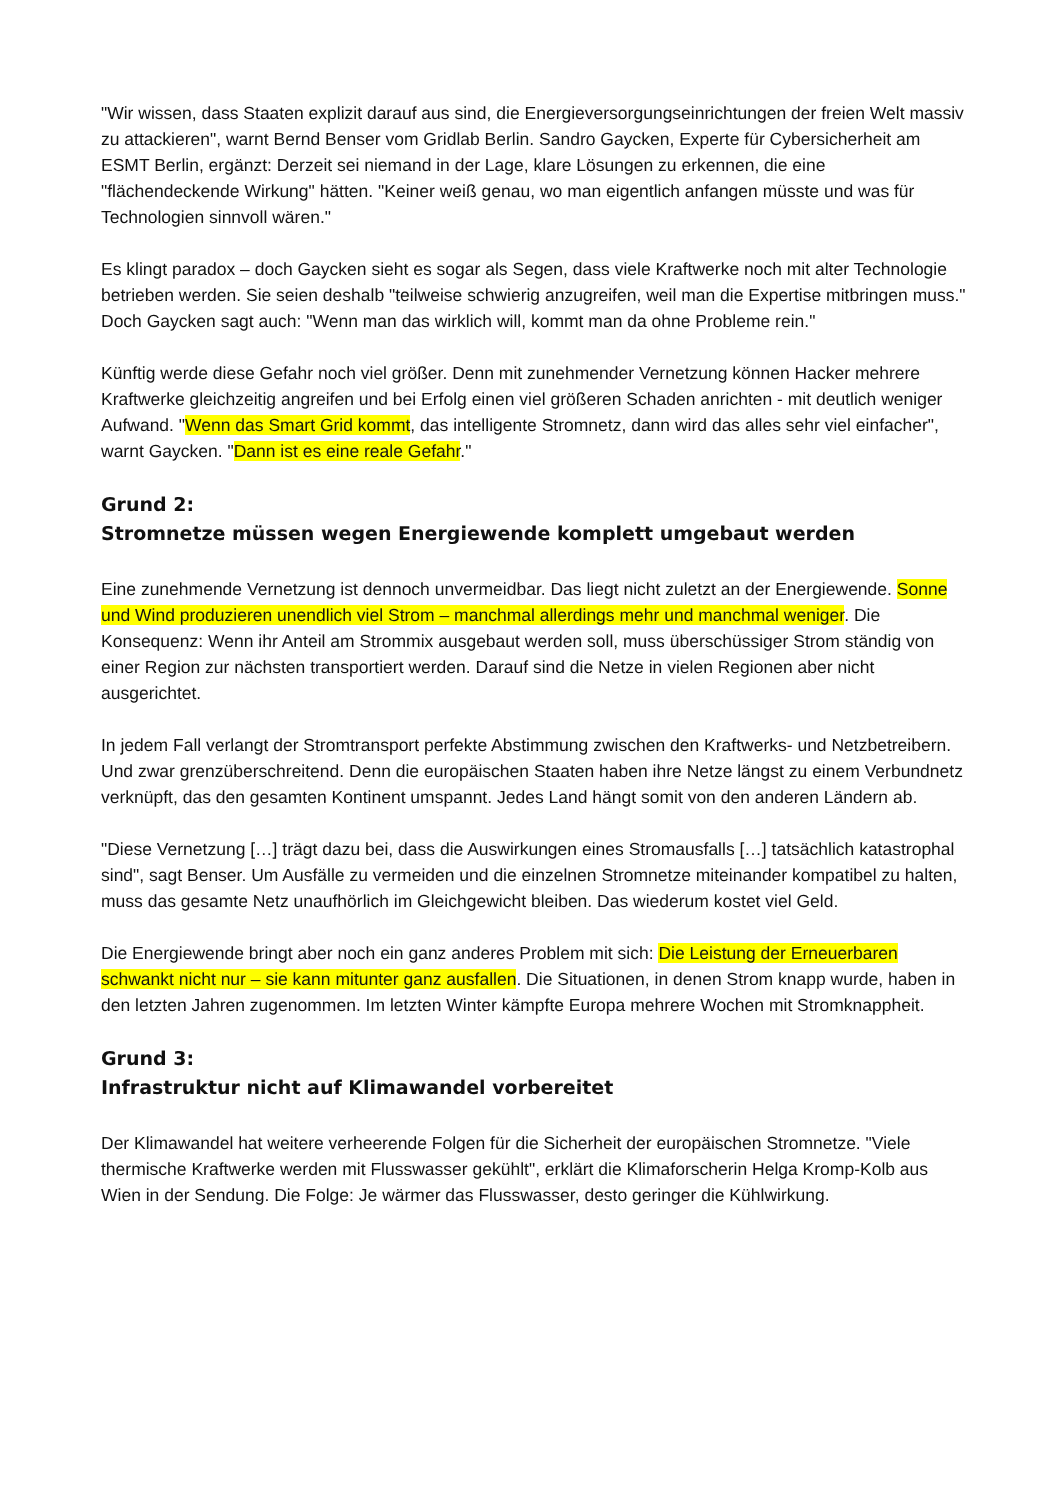"Wir wissen, dass Staaten explizit darauf aus sind, die Energieversorgungseinrichtungen der freien Welt massiv zu attackieren", warnt Bernd Benser vom Gridlab Berlin. Sandro Gaycken, Experte für Cybersicherheit am ESMT Berlin, ergänzt: Derzeit sei niemand in der Lage, klare Lösungen zu erkennen, die eine "flächendeckende Wirkung" hätten. "Keiner weiß genau, wo man eigentlich anfangen müsste und was für Technologien sinnvoll wären."
Es klingt paradox – doch Gaycken sieht es sogar als Segen, dass viele Kraftwerke noch mit alter Technologie betrieben werden. Sie seien deshalb "teilweise schwierig anzugreifen, weil man die Expertise mitbringen muss." Doch Gaycken sagt auch: "Wenn man das wirklich will, kommt man da ohne Probleme rein."
Künftig werde diese Gefahr noch viel größer. Denn mit zunehmender Vernetzung können Hacker mehrere Kraftwerke gleichzeitig angreifen und bei Erfolg einen viel größeren Schaden anrichten - mit deutlich weniger Aufwand. "Wenn das Smart Grid kommt, das intelligente Stromnetz, dann wird das alles sehr viel einfacher", warnt Gaycken. "Dann ist es eine reale Gefahr."
Grund 2:
Stromnetze müssen wegen Energiewende komplett umgebaut werden
Eine zunehmende Vernetzung ist dennoch unvermeidbar. Das liegt nicht zuletzt an der Energiewende. Sonne und Wind produzieren unendlich viel Strom – manchmal allerdings mehr und manchmal weniger. Die Konsequenz: Wenn ihr Anteil am Strommix ausgebaut werden soll, muss überschüssiger Strom ständig von einer Region zur nächsten transportiert werden. Darauf sind die Netze in vielen Regionen aber nicht ausgerichtet.
In jedem Fall verlangt der Stromtransport perfekte Abstimmung zwischen den Kraftwerks- und Netzbetreibern. Und zwar grenzüberschreitend. Denn die europäischen Staaten haben ihre Netze längst zu einem Verbundnetz verknüpft, das den gesamten Kontinent umspannt. Jedes Land hängt somit von den anderen Ländern ab.
"Diese Vernetzung […] trägt dazu bei, dass die Auswirkungen eines Stromausfalls […] tatsächlich katastrophal sind", sagt Benser. Um Ausfälle zu vermeiden und die einzelnen Stromnetze miteinander kompatibel zu halten, muss das gesamte Netz unaufhörlich im Gleichgewicht bleiben. Das wiederum kostet viel Geld.
Die Energiewende bringt aber noch ein ganz anderes Problem mit sich: Die Leistung der Erneuerbaren schwankt nicht nur – sie kann mitunter ganz ausfallen. Die Situationen, in denen Strom knapp wurde, haben in den letzten Jahren zugenommen. Im letzten Winter kämpfte Europa mehrere Wochen mit Stromknappheit.
Grund 3:
Infrastruktur nicht auf Klimawandel vorbereitet
Der Klimawandel hat weitere verheerende Folgen für die Sicherheit der europäischen Stromnetze. "Viele thermische Kraftwerke werden mit Flusswasser gekühlt", erklärt die Klimaforscherin Helga Kromp-Kolb aus Wien in der Sendung. Die Folge: Je wärmer das Flusswasser, desto geringer die Kühlwirkung.